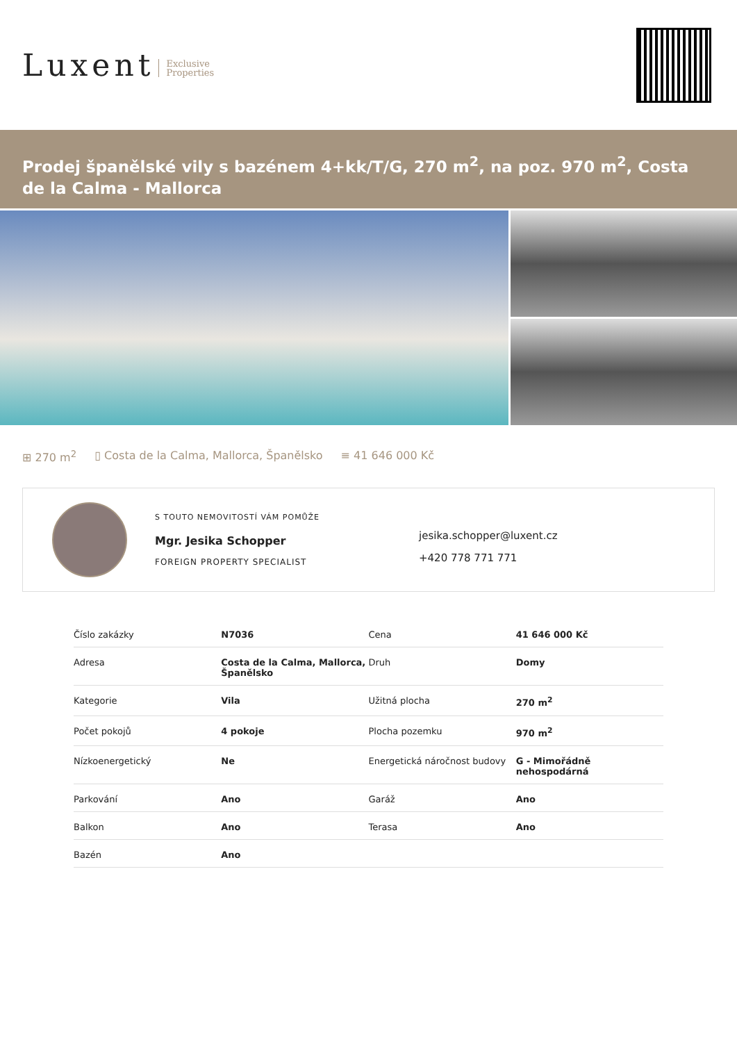Luxent Exclusive
Properties
Prodej španělské vily s bazénem 4+kk/T/G, 270 m<sup>2</sup>, na poz. 970 m<sup>2</sup>, Costa de la Calma - Mallorca
⊞ 270 m<sup>2</sup> ▯ Costa de la Calma, Mallorca, Španělsko ≡ 41 646 000 Kč
S TOUTO NEMOVITOSTÍ VÁM POMŮŽE
Mgr. Jesika Schopper
FOREIGN PROPERTY SPECIALIST
jesika.schopper@luxent.cz
+420 778 771 771
| Číslo zakázky | N7036 | Cena | 41 646 000 Kč |
| Adresa | Costa de la Calma, Mallorca, Španělsko | Druh | Domy |
| Kategorie | Vila | Užitná plocha | 270 m<sup>2</sup> |
| Počet pokojů | 4 pokoje | Plocha pozemku | 970 m<sup>2</sup> |
| Nízkoenergetický | Ne | Energetická náročnost budovy | G - Mimořádně nehospodárná |
| Parkování | Ano | Garáž | Ano |
| Balkon | Ano | Terasa | Ano |
| Bazén | Ano | | |